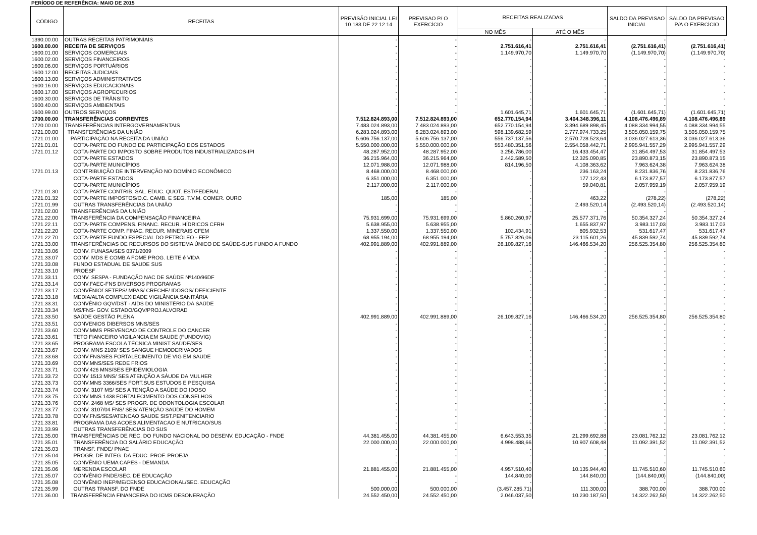PERÍODO DE REFERÊNCIA: MAIO DE 2015
| CÓDIGO | RECEITAS | PREVISÃO INICIAL LEI 10.183 DE 22.12.14 | PREVISAO P/ O EXERCÍCIO | RECEITAS REALIZADAS | | SALDO DA PREVISAO INICIAL | SALDO DA PREVISAO P/A O EXERCÍCIO |
| --- | --- | --- | --- | --- | --- | --- | --- |
| | | | | NO MÊS | ATÉ O MÊS | | |
| 1390.00.00 | OUTRAS RECEITAS PATRIMONIAIS | - | - | - | - | - | - |
| 1600.00.00 | RECEITA DE SERVIÇOS | - | - | 2.751.616,41 | 2.751.616,41 | (2.751.616,41) | (2.751.616,41) |
| 1600.01.00 | SERVIÇOS COMERCIAIS | - | - | 1.149.970,70 | 1.149.970,70 | (1.149.970,70) | (1.149.970,70) |
| 1600.02.00 | SERVIÇOS FINANCEIROS | - | - | - | - | - | - |
| 1600.06.00 | SERVIÇOS PORTUÁRIOS | - | - | - | - | - | - |
| 1600.12.00 | RECEITAS JUDICIAIS | - | - | - | - | - | - |
| 1600.13.00 | SERVIÇOS ADMINISTRATIVOS | - | - | - | - | - | - |
| 1600.16.00 | SERVIÇOS EDUCACIONAIS | - | - | - | - | - | - |
| 1600.17.00 | SERVIÇOS AGROPECURIOS | - | - | - | - | - | - |
| 1600.30.00 | SERVIÇOS DE TRÂNSITO | - | - | - | - | - | - |
| 1600.40.00 | SERVIÇOS AMBIENTAIS | - | - | - | - | - | - |
| 1600.99.00 | OUTROS SERVIÇOS | - | - | 1.601.645,71 | 1.601.645,71 | (1.601.645,71) | (1.601.645,71) |
| 1700.00.00 | TRANSFERÊNCIAS CORRENTES | 7.512.824.893,00 | 7.512.824.893,00 | 652.770.154,94 | 3.404.348.396,11 | 4.108.476.496,89 | 4.108.476.496,89 |
| 1720.00.00 | TRANSFERÊNCIAS INTERGOVERNAMENTAIS | 7.483.024.893,00 | 7.483.024.893,00 | 652.770.154,94 | 3.394.689.898,45 | 4.088.334.994,55 | 4.088.334.994,55 |
| 1721.00.00 | TRANSFERÊNCIAS DA UNIÃO | 6.283.024.893,00 | 6.283.024.893,00 | 598.139.682,59 | 2.777.974.733,25 | 3.505.050.159,75 | 3.505.050.159,75 |
| 1721.01.00 | PARTICIPAÇÃO NA RECEITA DA UNIÃO | 5.606.756.137,00 | 5.606.756.137,00 | 556.737.137,56 | 2.570.728.523,64 | 3.036.027.613,36 | 3.036.027.613,36 |
| 1721.01.01 | COTA-PARTE DO FUNDO DE PARTICIPAÇÃO DOS ESTADOS | 5.550.000.000,00 | 5.550.000.000,00 | 553.480.351,56 | 2.554.058.442,71 | 2.995.941.557,29 | 2.995.941.557,29 |
| 1721.01.12 | COTA-PARTE DO IMPOSTO SOBRE PRODUTOS INDUSTRIALIZADOS-IPI | 48.287.952,00 | 48.287.952,00 | 3.256.786,00 | 16.433.454,47 | 31.854.497,53 | 31.854.497,53 |
| | COTA-PARTE ESTADOS | 36.215.964,00 | 36.215.964,00 | 2.442.589,50 | 12.325.090,85 | 23.890.873,15 | 23.890.873,15 |
| | COTA-PARTE MUNICÍPIOS | 12.071.988,00 | 12.071.988,00 | 814.196,50 | 4.108.363,62 | 7.963.624,38 | 7.963.624,38 |
| 1721.01.13 | CONTRIBUIÇÃO DE INTERVENÇÃO NO DOMÍNIO ECONÔMICO | 8.468.000,00 | 8.468.000,00 | - | 236.163,24 | 8.231.836,76 | 8.231.836,76 |
| | COTA-PARTE ESTADOS | 6.351.000,00 | 6.351.000,00 | - | 177.122,43 | 6.173.877,57 | 6.173.877,57 |
| | COTA-PARTE MUNICÍPIOS | 2.117.000,00 | 2.117.000,00 | - | 59.040,81 | 2.057.959,19 | 2.057.959,19 |
| 1721.01.30 | COTA-PARTE CONTRIB. SAL. EDUC. QUOT. EST/FEDERAL | - | - | - | - | - | - |
| 1721.01.32 | COTA-PARTE IMPOSTOS/O.C. CAMB. E SEG. T.V.M. COMER. OURO | 185,00 | 185,00 | - | 463,22 | (278,22) | (278,22) |
| 1721.01.99 | OUTRAS TRANSFERÊNCIAS DA UNIÃO | - | - | - | 2.493.520,14 | (2.493.520,14) | (2.493.520,14) |
| 1721.02.00 | TRANSFERÊNCIAS DA UNIÃO | - | - | - | - | - | - |
| 1721.22.00 | TRANSFERÊNCIA DA COMPENSAÇÃO FINANCEIRA | 75.931.699,00 | 75.931.699,00 | 5.860.260,97 | 25.577.371,76 | 50.354.327,24 | 50.354.327,24 |
| 1721.22.11 | COTA-PARTE COMPENS. FINANC. RECUR. HÍDRICOS CFRH | 5.638.955,00 | 5.638.955,00 | - | 1.655.837,97 | 3.983.117,03 | 3.983.117,03 |
| 1721.22.20 | COTA-PARTE COMP. FINAC. RECUR. MINERAIS CFEM | 1.337.550,00 | 1.337.550,00 | 102.434,91 | 805.932,53 | 531.617,47 | 531.617,47 |
| 1721.22.70 | COTA-PARTE FUNDO ESPECIAL DO PETRÓLEO - FEP | 68.955.194,00 | 68.955.194,00 | 5.757.826,06 | 23.115.601,26 | 45.839.592,74 | 45.839.592,74 |
| 1721.33.00 | TRANSFERÊNCIAS DE RECURSOS DO SISTEMA ÚNICO DE SAÚDE-SUS FUNDO A FUNDO | 402.991.889,00 | 402.991.889,00 | 26.109.827,16 | 146.466.534,20 | 256.525.354,80 | 256.525.354,80 |
| 1721.33.06 | CONV. FUNASA/SES 0371/2009 | - | - | - | - | - | - |
| 1721.33.07 | CONV. MDS E COMB A FOME PROG. LEITE é VIDA | - | - | - | - | - | - |
| 1721.33.08 | FUNDO ESTADUAL DE SAUDE SUS | - | - | - | - | - | - |
| 1721.33.10 | PROESF | - | - | - | - | - | - |
| 1721.33.11 | CONV. SESPA - FUNDAÇÃO NAC DE SAÚDE Nº140/96DF | - | - | - | - | - | - |
| 1721.33.14 | CONV.FAEC-FNS DIVERSOS PROGRAMAS | - | - | - | - | - | - |
| 1721.33.17 | CONVÊNIO/ SETEPS/ MPAS/ CRECHE/ IDOSOS/ DEFICIENTE | - | - | - | - | - | - |
| 1721.33.18 | MEDIA/ALTA COMPLEXIDADE VIGILÂNCIA SANITÁRIA | - | - | - | - | - | - |
| 1721.33.31 | CONVÊNIO GQV/DST - AIDS DO MINISTÉRIO DA SAÚDE | - | - | - | - | - | - |
| 1721.33.34 | MS/FNS- GOV. ESTADO/GQV/PROJ.ALVORAD | - | - | - | - | - | - |
| 1721.33.50 | SAÚDE GESTÃO PLENA | 402.991.889,00 | 402.991.889,00 | 26.109.827,16 | 146.466.534,20 | 256.525.354,80 | 256.525.354,80 |
| 1721.33.51 | CONVENIOS DIBERSOS MNS/SES | - | - | - | - | - | - |
| 1721.33.60 | CONV.MMS PREVENCAO DE CONTROLE DO CANCER | - | - | - | - | - | - |
| 1721.33.61 | TETO FIANCEIRO VIGILANCIA EM SAUDE (FUNDOVIG) | - | - | - | - | - | - |
| 1721.33.65 | PROGRAMA ESCOLA TÉCNICA MINIST SAÚDE/SES | - | - | - | - | - | - |
| 1721.33.67 | CONV. MNS 2109/ SES SANGUE HEMODERIVADOS | - | - | - | - | - | - |
| 1721.33.68 | CONV.FNS/SES FORTALECIMENTO DE VIG EM SAUDE | - | - | - | - | - | - |
| 1721.33.69 | CONV.MNS/SES REDE FRIOS | - | - | - | - | - | - |
| 1721.33.71 | CONV.426 MNS/SES EPIDEMIOLOGIA | - | - | - | - | - | - |
| 1721.33.72 | CONV 1513 MNS/ SES ATENÇÃO A SÁUDE DA MULHER | - | - | - | - | - | - |
| 1721.33.73 | CONV.MNS 3366/SES FORT.SUS ESTUDOS E PESQUISA | - | - | - | - | - | - |
| 1721.33.74 | CONV. 3107 MS/ SES A TENÇÃO A SAÚDE DO IDOSO | - | - | - | - | - | - |
| 1721.33.75 | CONV.MNS 1438 FORTALECIMENTO DOS CONSELHOS | - | - | - | - | - | - |
| 1721.33.76 | CONV. 2468 MS/ SES PROGR. DE ODONTOLOGIA ESCOLAR | - | - | - | - | - | - |
| 1721.33.77 | CONV. 3107/04 FNS/ SES/ ATENÇÃO SAÚDE DO HOMEM | - | - | - | - | - | - |
| 1721.33.78 | CONV.FNS/SES/ATENCAO SAUDE SIST.PENITENCIARIO | - | - | - | - | - | - |
| 1721.33.81 | PROGRAMA DAS ACOES ALIMENTACAO E NUTRICAO/SUS | - | - | - | - | - | - |
| 1721.33.99 | OUTRAS TRANSFERÊNCIAS DO SUS | - | - | - | - | - | - |
| 1721.35.00 | TRANSFERÊNCIAS DE REC. DO FUNDO NACIONAL DO DESENV. EDUCAÇÃO - FNDE | 44.381.455,00 | 44.381.455,00 | 6.643.553,35 | 21.299.692,88 | 23.081.762,12 | 23.081.762,12 |
| 1721.35.01 | TRANSFERÊNCIA DO SALÁRIO EDUCAÇÃO | 22.000.000,00 | 22.000.000,00 | 4.998.488,66 | 10.907.608,48 | 11.092.391,52 | 11.092.391,52 |
| 1721.35.03 | TRANSF. FNDE/ PNAE | - | - | - | - | - | - |
| 1721.35.04 | PROGR. DE INTEG. DA EDUC. PROF. PROEJA | - | - | - | - | - | - |
| 1721.35.05 | CONVÊNIO UEMA CAPES - DEMANDA | - | - | - | - | - | - |
| 1721.35.06 | MERENDA ESCOLAR | 21.881.455,00 | 21.881.455,00 | 4.957.510,40 | 10.135.944,40 | 11.745.510,60 | 11.745.510,60 |
| 1721.35.07 | CONVÊNIO FNDE/SEC. DE EDUCAÇÃO | - | - | 144.840,00 | 144.840,00 | (144.840,00) | (144.840,00) |
| 1721.35.08 | CONVÊNIO INEP/ME/CENSO EDUCACIONAL/SEC. EDUCAÇÃO | - | - | - | - | - | - |
| 1721.35.99 | OUTRAS TRANSF. DO FNDE | 500.000,00 | 500.000,00 | (3.457.285,71) | 111.300,00 | 388.700,00 | 388.700,00 |
| 1721.36.00 | TRANSFERÊNCIA FINANCEIRA DO ICMS DESONERAÇÃO | 24.552.450,00 | 24.552.450,00 | 2.046.037,50 | 10.230.187,50 | 14.322.262,50 | 14.322.262,50 |